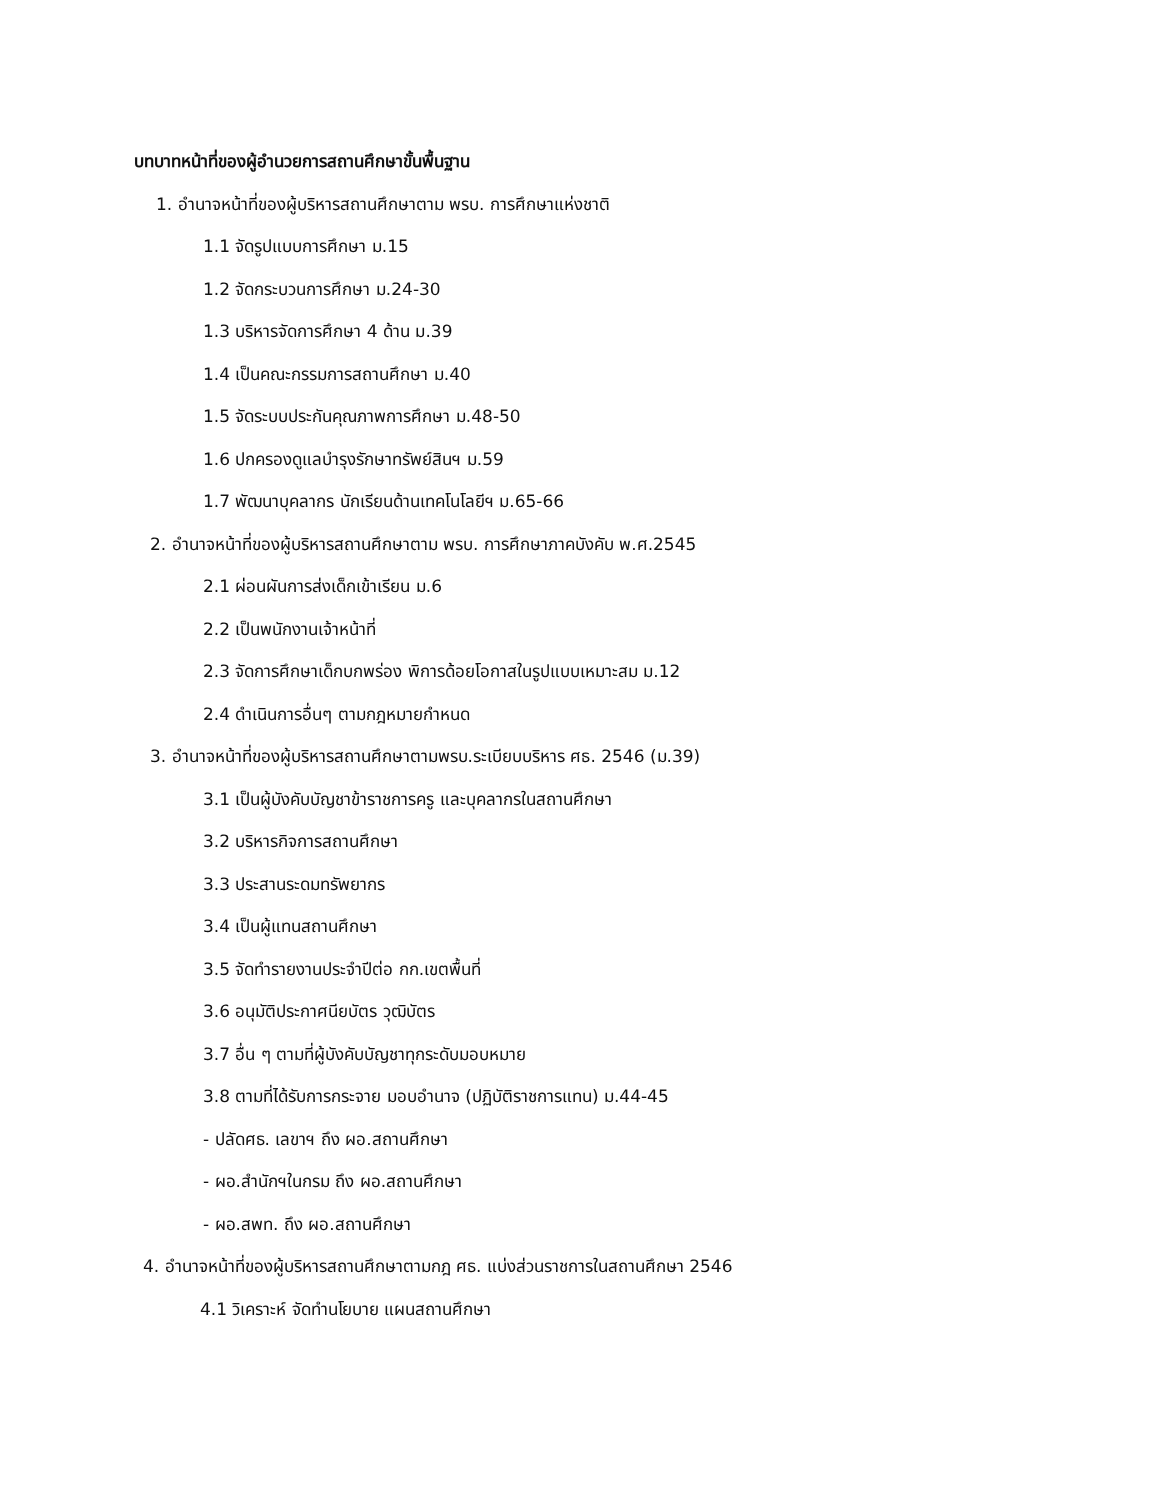บทบาทหน้าที่ของผู้อำนวยการสถานศึกษาขั้นพื้นฐาน
1. อำนาจหน้าที่ของผู้บริหารสถานศึกษาตาม พรบ. การศึกษาแห่งชาติ
1.1 จัดรูปแบบการศึกษา ม.15
1.2 จัดกระบวนการศึกษา ม.24-30
1.3 บริหารจัดการศึกษา 4 ด้าน ม.39
1.4 เป็นคณะกรรมการสถานศึกษา ม.40
1.5 จัดระบบประกันคุณภาพการศึกษา ม.48-50
1.6 ปกครองดูแลบำรุงรักษาทรัพย์สินฯ ม.59
1.7 พัฒนาบุคลากร นักเรียนด้านเทคโนโลยีฯ ม.65-66
2. อำนาจหน้าที่ของผู้บริหารสถานศึกษาตาม พรบ. การศึกษาภาคบังคับ พ.ศ.2545
2.1 ผ่อนผันการส่งเด็กเข้าเรียน ม.6
2.2 เป็นพนักงานเจ้าหน้าที่
2.3 จัดการศึกษาเด็กบกพร่อง พิการด้อยโอกาสในรูปแบบเหมาะสม ม.12
2.4 ดำเนินการอื่นๆ ตามกฎหมายกำหนด
3. อำนาจหน้าที่ของผู้บริหารสถานศึกษาตามพรบ.ระเบียบบริหาร ศธ. 2546 (ม.39)
3.1 เป็นผู้บังคับบัญชาข้าราชการครู และบุคลากรในสถานศึกษา
3.2 บริหารกิจการสถานศึกษา
3.3 ประสานระดมทรัพยากร
3.4 เป็นผู้แทนสถานศึกษา
3.5 จัดทำรายงานประจำปีต่อ กก.เขตพื้นที่
3.6 อนุมัติประกาศนียบัตร วุฒิบัตร
3.7 อื่น ๆ ตามที่ผู้บังคับบัญชาทุกระดับมอบหมาย
3.8 ตามที่ได้รับการกระจาย มอบอำนาจ (ปฏิบัติราชการแทน) ม.44-45
- ปลัดศธ. เลขาฯ ถึง ผอ.สถานศึกษา
- ผอ.สำนักฯในกรม ถึง ผอ.สถานศึกษา
- ผอ.สพท. ถึง ผอ.สถานศึกษา
4. อำนาจหน้าที่ของผู้บริหารสถานศึกษาตามกฎ ศธ. แบ่งส่วนราชการในสถานศึกษา 2546
4.1 วิเคราะห์ จัดทำนโยบาย แผนสถานศึกษา